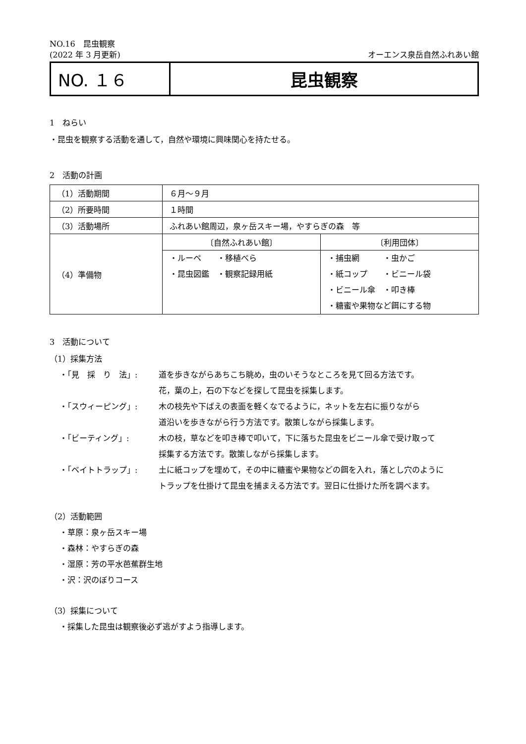NO.16　昆虫観察
(2022 年 3 月更新) オーエンス泉岳自然ふれあい館
NO. １６ 昆虫観察
1　ねらい
・昆虫を観察する活動を通して，自然や環境に興味関心を持たせる。
2　活動の計画
| （1）活動期間 | ６月～９月 | |
| （2）所要時間 | １時間 | |
| （3）活動場所 | ふれあい館周辺，泉ヶ岳スキー場，やすらぎの森 等 | |
| （4）準備物 | 〔自然ふれあい館〕 | 〔利用団体〕 |
| | ・ルーペ ・移植べら ・昆虫図鑑 ・観察記録用紙 | ・捕虫網 ・虫かご ・紙コップ ・ビニール袋 ・ビニール傘 ・叩き棒 ・糖蜜や果物など餌にする物 |
3　活動について
（1）採集方法
・「見　採　り　法」: 道を歩きながらあちこち眺め，虫のいそうなところを見て回る方法です。
花，葉の上，石の下などを探して昆虫を採集します。 ・「スウィーピング」: 木の枝先や下ばえの表面を軽くなでるように，ネットを左右に振りながら
道沿いを歩きながら行う方法です。散策しながら採集します。 ・「ビーティング」: 木の枝，草などを叩き棒で叩いて，下に落ちた昆虫をビニール傘で受け取って
採集する方法です。散策しながら採集します。 ・「ベイトトラップ」: 土に紙コップを埋めて，その中に糖蜜や果物などの餌を入れ，落とし穴のように
トラップを仕掛けて昆虫を捕まえる方法です。翌日に仕掛けた所を調べます。
（2）活動範囲
・草原：泉ヶ岳スキー場
・森林：やすらぎの森
・湿原：芳の平水芭蕉群生地
・沢：沢のぼりコース
（3）採集について
・採集した昆虫は観察後必ず逃がすよう指導します。